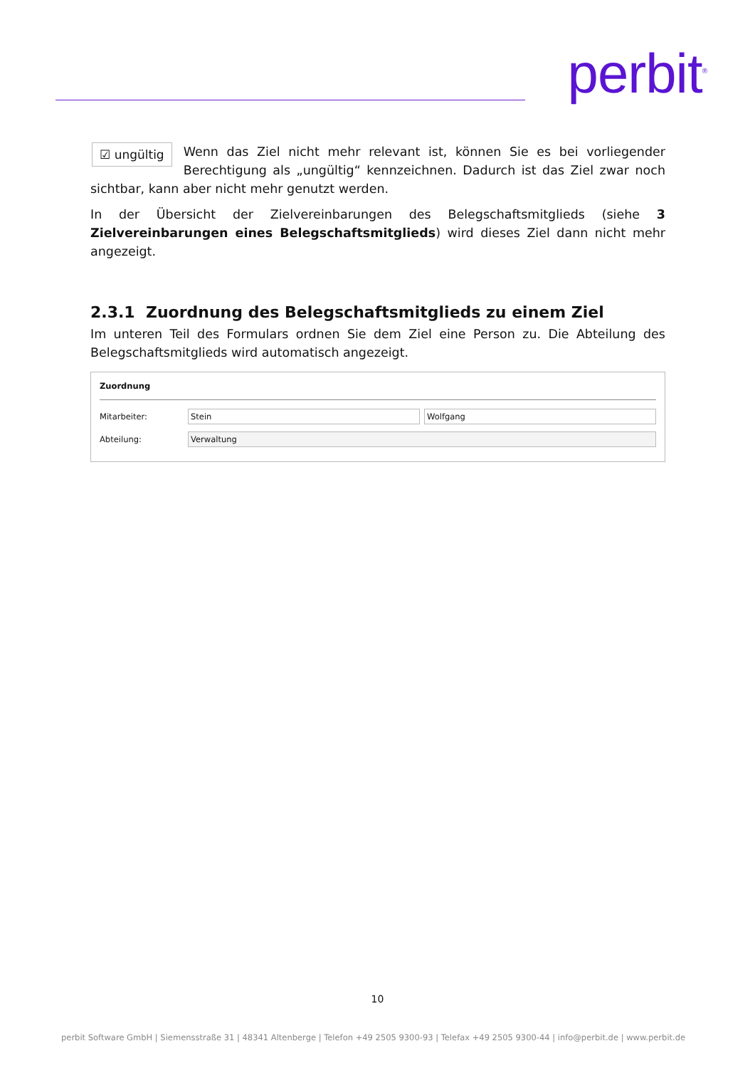perbit<sup>®</sup>
☑ ungültig Wenn das Ziel nicht mehr relevant ist, können Sie es bei vorliegender Berechtigung als „ungültig“ kennzeichnen. Dadurch ist das Ziel zwar noch sichtbar, kann aber nicht mehr genutzt werden.
In der Übersicht der Zielvereinbarungen des Belegschaftsmitglieds (siehe 3 Zielvereinbarungen eines Belegschaftsmitglieds) wird dieses Ziel dann nicht mehr angezeigt.
2.3.1 Zuordnung des Belegschaftsmitglieds zu einem Ziel
Im unteren Teil des Formulars ordnen Sie dem Ziel eine Person zu. Die Abteilung des Belegschaftsmitglieds wird automatisch angezeigt.
Zuordnung
Mitarbeiter: Stein Wolfgang
Abteilung: Verwaltung
10
perbit Software GmbH | Siemensstraße 31 | 48341 Altenberge | Telefon +49 2505 9300-93 | Telefax +49 2505 9300-44 | info@perbit.de | www.perbit.de